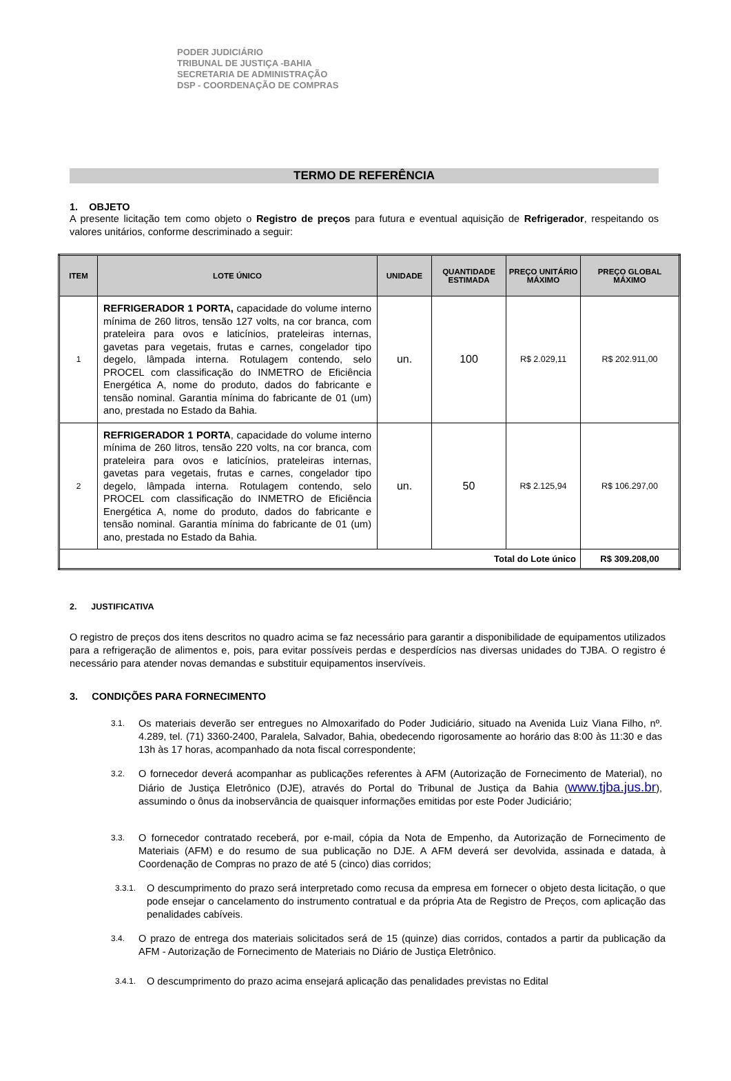PODER JUDICIÁRIO
TRIBUNAL DE JUSTIÇA -BAHIA
SECRETARIA DE ADMINISTRAÇÃO
DSP - COORDENAÇÃO DE COMPRAS
TERMO DE REFERÊNCIA
1. OBJETO
A presente licitação tem como objeto o Registro de preços para futura e eventual aquisição de Refrigerador, respeitando os valores unitários, conforme descriminado a seguir:
| ITEM | LOTE ÚNICO | UNIDADE | QUANTIDADE ESTIMADA | PREÇO UNITÁRIO MÁXIMO | PREÇO GLOBAL MÁXIMO |
| --- | --- | --- | --- | --- | --- |
| 1 | REFRIGERADOR 1 PORTA, capacidade do volume interno mínima de 260 litros, tensão 127 volts, na cor branca, com prateleira para ovos e laticínios, prateleiras internas, gavetas para vegetais, frutas e carnes, congelador tipo degelo, lâmpada interna. Rotulagem contendo, selo PROCEL com classificação do INMETRO de Eficiência Energética A, nome do produto, dados do fabricante e tensão nominal. Garantia mínima do fabricante de 01 (um) ano, prestada no Estado da Bahia. | un. | 100 | R$ 2.029,11 | R$ 202.911,00 |
| 2 | REFRIGERADOR 1 PORTA , capacidade do volume interno mínima de 260 litros, tensão 220 volts, na cor branca, com prateleira para ovos e laticínios, prateleiras internas, gavetas para vegetais, frutas e carnes, congelador tipo degelo, lâmpada interna. Rotulagem contendo, selo PROCEL com classificação do INMETRO de Eficiência Energética A, nome do produto, dados do fabricante e tensão nominal. Garantia mínima do fabricante de 01 (um) ano, prestada no Estado da Bahia. | un. | 50 | R$ 2.125,94 | R$ 106.297,00 |
| Total do Lote único | | | | | R$ 309.208,00 |
2. JUSTIFICATIVA
O registro de preços dos itens descritos no quadro acima se faz necessário para garantir a disponibilidade de equipamentos utilizados para a refrigeração de alimentos e, pois, para evitar possíveis perdas e desperdícios nas diversas unidades do TJBA. O registro é necessário para atender novas demandas e substituir equipamentos inservíveis.
3. CONDIÇÕES PARA FORNECIMENTO
3.1.
Os materiais deverão ser entregues no Almoxarifado do Poder Judiciário, situado na Avenida Luiz Viana Filho, nº. 4.289, tel. (71) 3360-2400, Paralela, Salvador, Bahia, obedecendo rigorosamente ao horário das 8:00 às 11:30 e das 13h às 17 horas, acompanhado da nota fiscal correspondente;
3.2.
O fornecedor deverá acompanhar as publicações referentes à AFM (Autorização de Fornecimento de Material), no Diário de Justiça Eletrônico (DJE), através do Portal do Tribunal de Justiça da Bahia (www.tjba.jus.br), assumindo o ônus da inobservância de quaisquer informações emitidas por este Poder Judiciário;
3.3.
O fornecedor contratado receberá, por e-mail, cópia da Nota de Empenho, da Autorização de Fornecimento de Materiais (AFM) e do resumo de sua publicação no DJE. A AFM deverá ser devolvida, assinada e datada, à Coordenação de Compras no prazo de até 5 (cinco) dias corridos;
3.3.1.
O descumprimento do prazo será interpretado como recusa da empresa em fornecer o objeto desta licitação, o que pode ensejar o cancelamento do instrumento contratual e da própria Ata de Registro de Preços, com aplicação das penalidades cabíveis.
3.4.
O prazo de entrega dos materiais solicitados será de 15 (quinze) dias corridos, contados a partir da publicação da AFM - Autorização de Fornecimento de Materiais no Diário de Justiça Eletrônico.
3.4.1.
O descumprimento do prazo acima ensejará aplicação das penalidades previstas no Edital